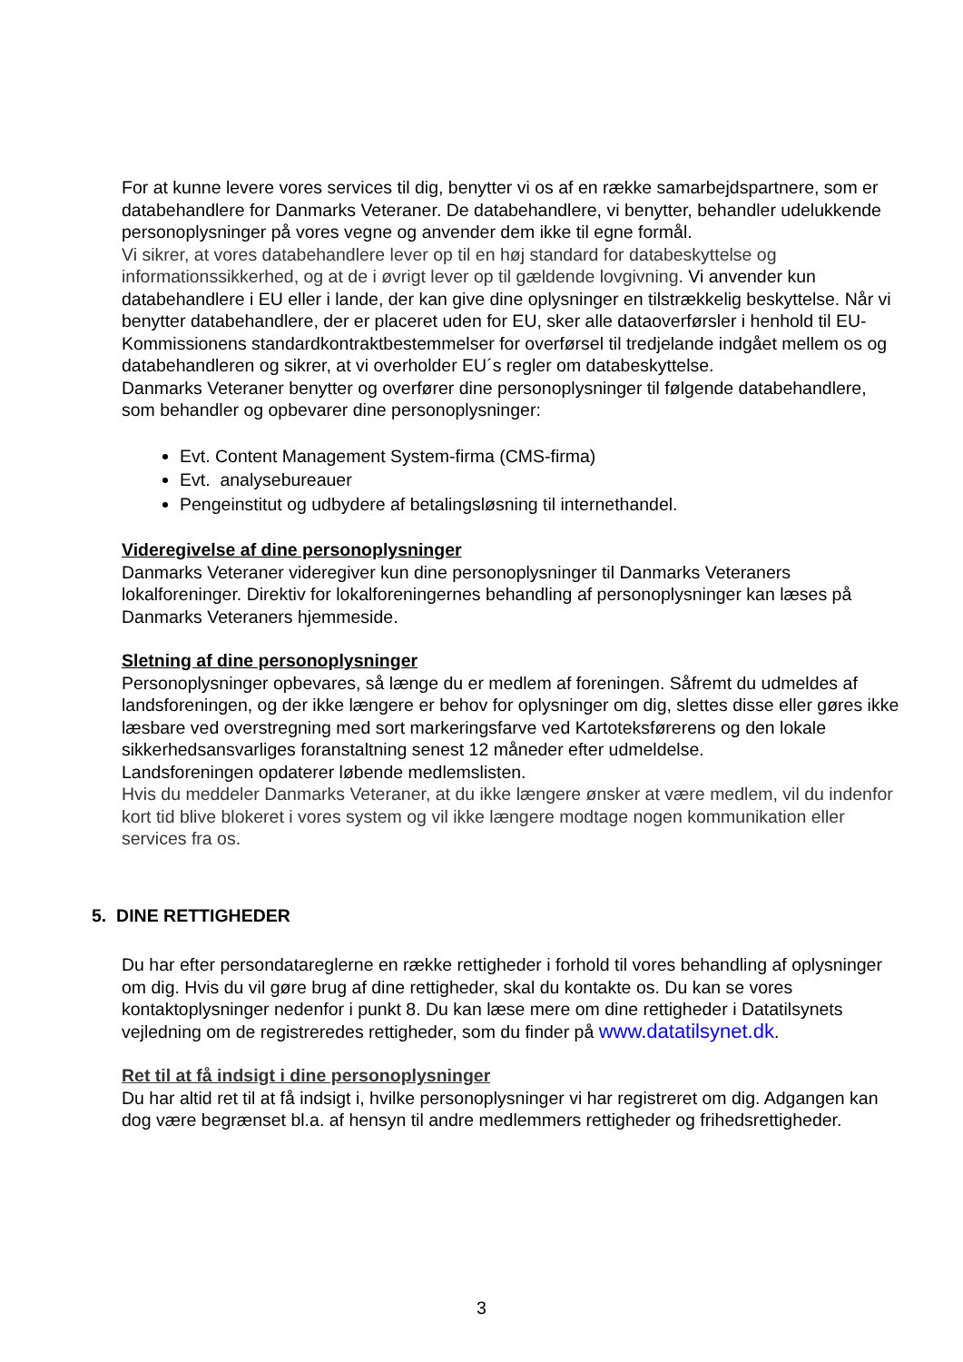For at kunne levere vores services til dig, benytter vi os af en række samarbejdspartnere, som er databehandlere for Danmarks Veteraner. De databehandlere, vi benytter, behandler udelukkende personoplysninger på vores vegne og anvender dem ikke til egne formål.
Vi sikrer, at vores databehandlere lever op til en høj standard for databeskyttelse og informationssikkerhed, og at de i øvrigt lever op til gældende lovgivning. Vi anvender kun databehandlere i EU eller i lande, der kan give dine oplysninger en tilstrækkelig beskyttelse. Når vi benytter databehandlere, der er placeret uden for EU, sker alle dataoverførsler i henhold til EU-Kommissionens standardkontraktbestemmelser for overførsel til tredjelande indgået mellem os og databehandleren og sikrer, at vi overholder EU´s regler om databeskyttelse.
Danmarks Veteraner benytter og overfører dine personoplysninger til følgende databehandlere, som behandler og opbevarer dine personoplysninger:
Evt. Content Management System-firma (CMS-firma)
Evt. analysebureauer
Pengeinstitut og udbydere af betalingsløsning til internethandel.
Videregivelse af dine personoplysninger
Danmarks Veteraner videregiver kun dine personoplysninger til Danmarks Veteraners lokalforeninger. Direktiv for lokalforeningernes behandling af personoplysninger kan læses på Danmarks Veteraners hjemmeside.
Sletning af dine personoplysninger
Personoplysninger opbevares, så længe du er medlem af foreningen. Såfremt du udmeldes af landsforeningen, og der ikke længere er behov for oplysninger om dig, slettes disse eller gøres ikke læsbare ved overstregning med sort markeringsfarve ved Kartoteksførerens og den lokale sikkerhedsansvarliges foranstaltning senest 12 måneder efter udmeldelse.
Landsforeningen opdaterer løbende medlemslisten.
Hvis du meddeler Danmarks Veteraner, at du ikke længere ønsker at være medlem, vil du indenfor kort tid blive blokeret i vores system og vil ikke længere modtage nogen kommunikation eller services fra os.
5. DINE RETTIGHEDER
Du har efter persondatareglerne en række rettigheder i forhold til vores behandling af oplysninger om dig. Hvis du vil gøre brug af dine rettigheder, skal du kontakte os. Du kan se vores kontaktoplysninger nedenfor i punkt 8. Du kan læse mere om dine rettigheder i Datatilsynets vejledning om de registreredes rettigheder, som du finder på www.datatilsynet.dk.
Ret til at få indsigt i dine personoplysninger
Du har altid ret til at få indsigt i, hvilke personoplysninger vi har registreret om dig. Adgangen kan dog være begrænset bl.a. af hensyn til andre medlemmers rettigheder og frihedsrettigheder.
3